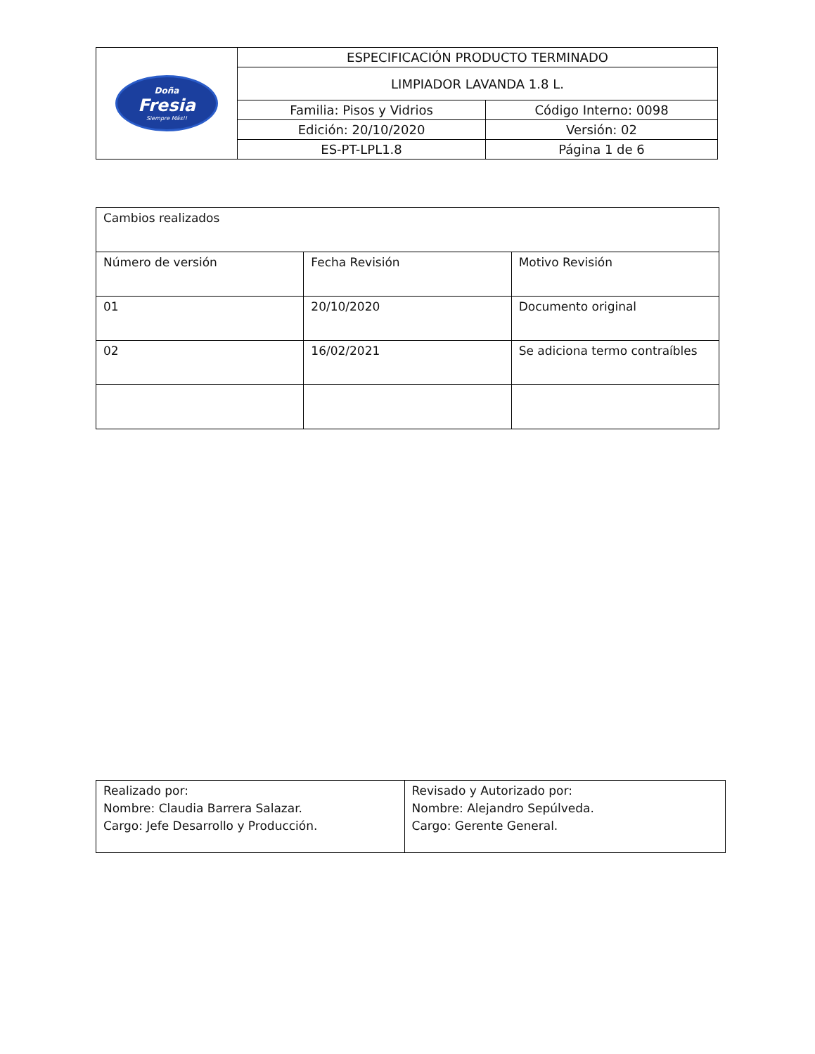| Doña Fresia Siempre Más!! | ESPECIFICACIÓN PRODUCTO TERMINADO | |
| | LIMPIADOR LAVANDA 1.8 L. | |
| | Familia: Pisos y Vidrios | Código Interno: 0098 |
| | Edición: 20/10/2020 | Versión: 02 |
| | ES-PT-LPL1.8 | Página 1 de 6 |
| Cambios realizados | | |
| Número de versión | Fecha Revisión | Motivo Revisión |
| 01 | 20/10/2020 | Documento original |
| 02 | 16/02/2021 | Se adiciona termo contraíbles |
| Realizado por: Nombre: Claudia Barrera Salazar. Cargo: Jefe Desarrollo y Producción. | Revisado y Autorizado por: Nombre: Alejandro Sepúlveda. Cargo: Gerente General. |